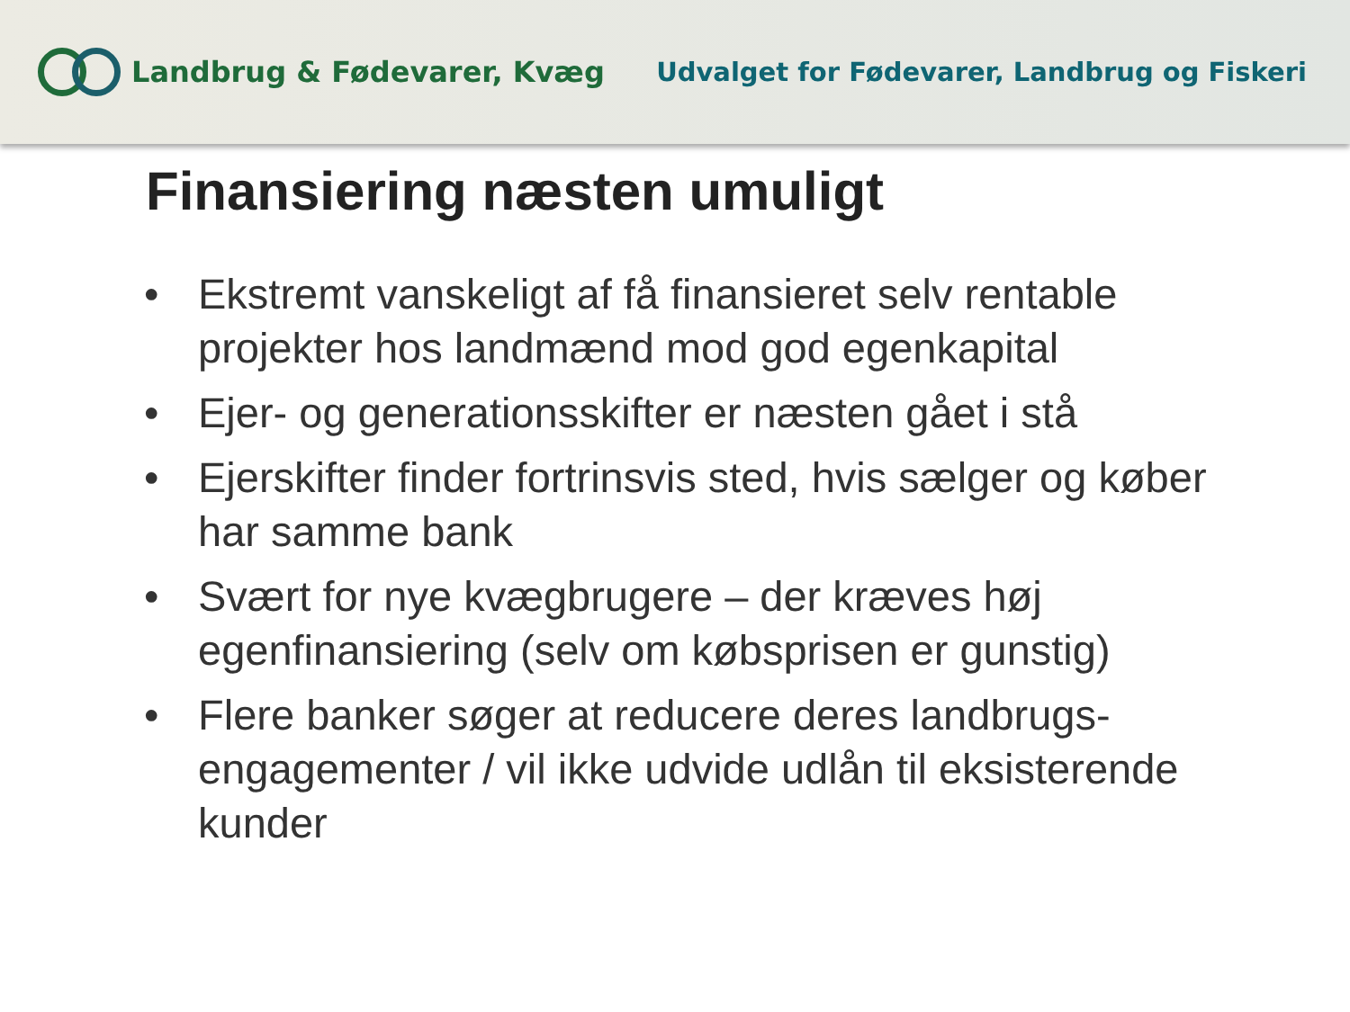Landbrug & Fødevarer, Kvæg
Udvalget for Fødevarer, Landbrug og Fiskeri
Finansiering næsten umuligt
• Ekstremt vanskeligt af få finansieret selv rentable projekter hos landmænd mod god egenkapital
• Ejer- og generationsskifter er næsten gået i stå
• Ejerskifter finder fortrinsvis sted, hvis sælger og køber har samme bank
• Svært for nye kvægbrugere – der kræves høj egenfinansiering (selv om købsprisen er gunstig)
• Flere banker søger at reducere deres landbrugs-engagementer / vil ikke udvide udlån til eksisterende kunder